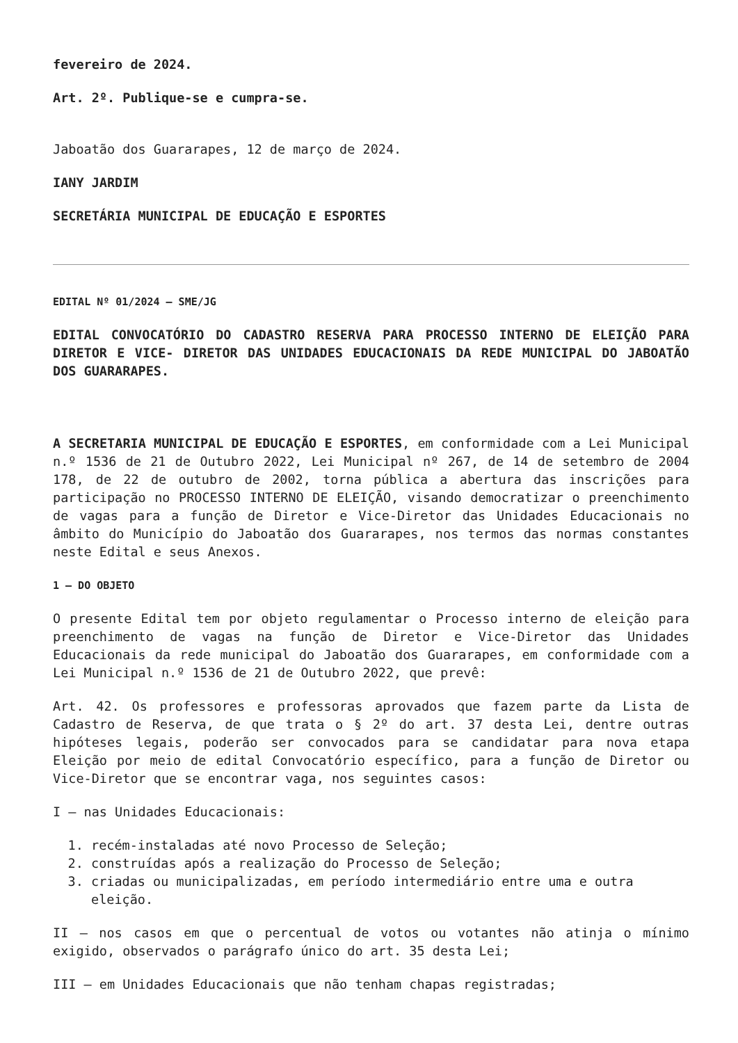fevereiro de 2024.
Art. 2º. Publique-se e cumpra-se.
Jaboatão dos Guararapes, 12 de março de 2024.
IANY JARDIM
SECRETÁRIA MUNICIPAL DE EDUCAÇÃO E ESPORTES
EDITAL Nº 01/2024 – SME/JG
EDITAL CONVOCATÓRIO DO CADASTRO RESERVA PARA PROCESSO INTERNO DE ELEIÇÃO PARA DIRETOR E VICE- DIRETOR DAS UNIDADES EDUCACIONAIS DA REDE MUNICIPAL DO JABOATÃO DOS GUARARAPES.
A SECRETARIA MUNICIPAL DE EDUCAÇÃO E ESPORTES, em conformidade com a Lei Municipal n.º 1536 de 21 de Outubro 2022, Lei Municipal nº 267, de 14 de setembro de 2004 178, de 22 de outubro de 2002, torna pública a abertura das inscrições para participação no PROCESSO INTERNO DE ELEIÇÃO, visando democratizar o preenchimento de vagas para a função de Diretor e Vice-Diretor das Unidades Educacionais no âmbito do Município do Jaboatão dos Guararapes, nos termos das normas constantes neste Edital e seus Anexos.
1 – DO OBJETO
O presente Edital tem por objeto regulamentar o Processo interno de eleição para preenchimento de vagas na função de Diretor e Vice-Diretor das Unidades Educacionais da rede municipal do Jaboatão dos Guararapes, em conformidade com a Lei Municipal n.º 1536 de 21 de Outubro 2022, que prevê:
Art. 42. Os professores e professoras aprovados que fazem parte da Lista de Cadastro de Reserva, de que trata o § 2º do art. 37 desta Lei, dentre outras hipóteses legais, poderão ser convocados para se candidatar para nova etapa Eleição por meio de edital Convocatório específico, para a função de Diretor ou Vice-Diretor que se encontrar vaga, nos seguintes casos:
I – nas Unidades Educacionais:
1. recém-instaladas até novo Processo de Seleção;
2. construídas após a realização do Processo de Seleção;
3. criadas ou municipalizadas, em período intermediário entre uma e outra eleição.
II – nos casos em que o percentual de votos ou votantes não atinja o mínimo exigido, observados o parágrafo único do art. 35 desta Lei;
III – em Unidades Educacionais que não tenham chapas registradas;